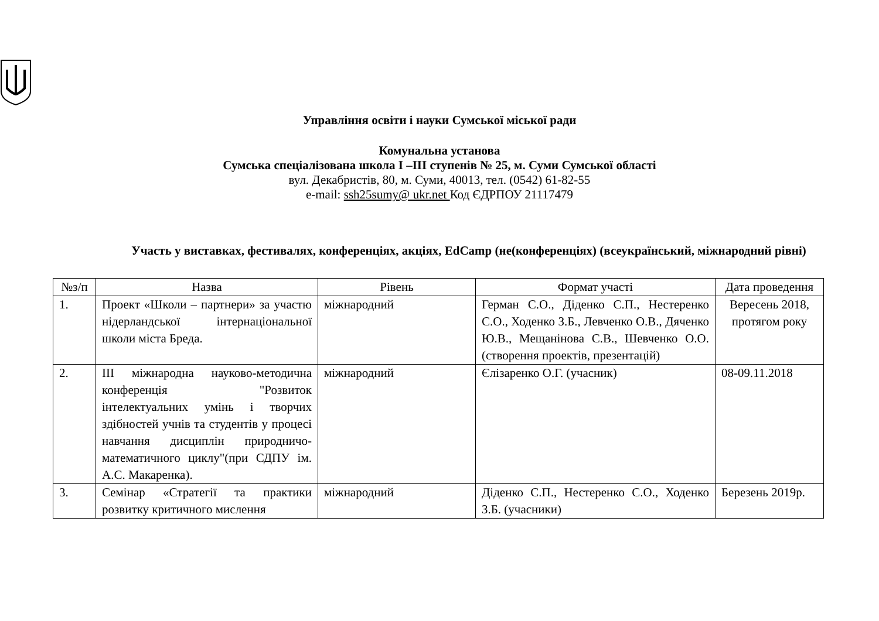Управління освіти і науки Сумської міської ради
Комунальна установа
Сумська спеціалізована школа І –ІІІ ступенів № 25, м. Суми Сумської області
вул. Декабристів, 80, м. Суми, 40013, тел. (0542) 61-82-55
e-mail: ssh25sumy@ ukr.net Код ЄДРПОУ 21117479
Участь у виставках, фестивалях, конференціях, акціях, EdCamp (не(конференціях) (всеукраїнський, міжнародний рівні)
| №з/п | Назва | Рівень | Формат участі | Дата проведення |
| --- | --- | --- | --- | --- |
| 1. | Проект «Школи – партнери» за участю нідерландської інтернаціональної школи міста Бреда. | міжнародний | Герман С.О., Діденко С.П., Нестеренко С.О., Ходенко З.Б., Левченко О.В., Дяченко Ю.В., Мещанінова С.В., Шевченко О.О. (створення проектів, презентацій) | Вересень 2018, протягом року |
| 2. | ІІІ міжнародна науково-методична конференція "Розвиток інтелектуальних умінь і творчих здібностей учнів та студентів у процесі навчання дисциплін природничо-математичного циклу"(при СДПУ ім. А.С. Макаренка). | міжнародний | Єлізаренко О.Г. (учасник) | 08-09.11.2018 |
| 3. | Семінар «Стратегії та практики розвитку критичного мислення | міжнародний | Діденко С.П., Нестеренко С.О., Ходенко З.Б. (учасники) | Березень 2019р. |